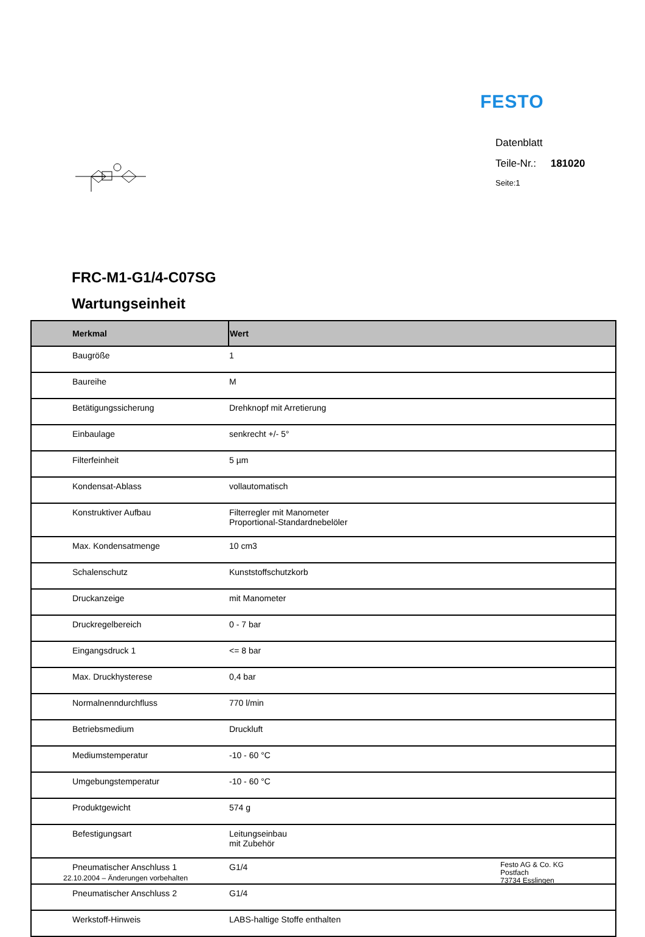FESTO
Datenblatt
Teile-Nr.: 181020
Seite:1
FRC-M1-G1/4-C07SG
Wartungseinheit
| Merkmal | Wert |
| --- | --- |
| Baugröße | 1 |
| Baureihe | M |
| Betätigungssicherung | Drehknopf mit Arretierung |
| Einbaulage | senkrecht +/- 5° |
| Filterfeinheit | 5 µm |
| Kondensat-Ablass | vollautomatisch |
| Konstruktiver Aufbau | Filterregler mit Manometer Proportional-Standardnebelöler |
| Max. Kondensatmenge | 10 cm3 |
| Schalenschutz | Kunststoffschutzkorb |
| Druckanzeige | mit Manometer |
| Druckregelbereich | 0 - 7 bar |
| Eingangsdruck 1 | <= 8 bar |
| Max. Druckhysterese | 0,4 bar |
| Normalnenndurchfluss | 770 l/min |
| Betriebsmedium | Druckluft |
| Mediumstemperatur | -10 - 60 °C |
| Umgebungstemperatur | -10 - 60 °C |
| Produktgewicht | 574 g |
| Befestigungsart | Leitungseinbau mit Zubehör |
| Pneumatischer Anschluss 1 | G1/4 |
| Pneumatischer Anschluss 2 | G1/4 |
| Werkstoff-Hinweis | LABS-haltige Stoffe enthalten |
22.10.2004 – Änderungen vorbehalten
Festo AG & Co. KG
Postfach
73734 Esslingen